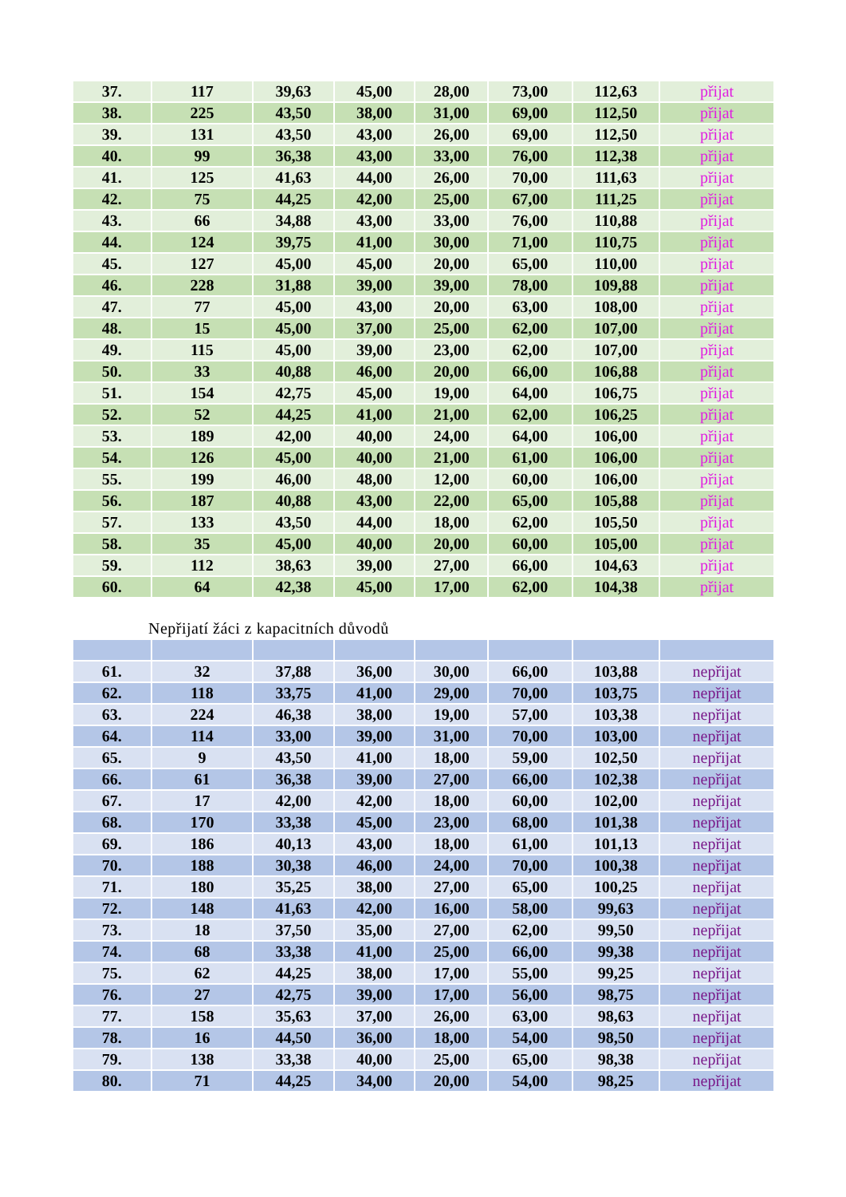| 37. | 117 | 39,63 | 45,00 | 28,00 | 73,00 | 112,63 | přijat |
| 38. | 225 | 43,50 | 38,00 | 31,00 | 69,00 | 112,50 | přijat |
| 39. | 131 | 43,50 | 43,00 | 26,00 | 69,00 | 112,50 | přijat |
| 40. | 99 | 36,38 | 43,00 | 33,00 | 76,00 | 112,38 | přijat |
| 41. | 125 | 41,63 | 44,00 | 26,00 | 70,00 | 111,63 | přijat |
| 42. | 75 | 44,25 | 42,00 | 25,00 | 67,00 | 111,25 | přijat |
| 43. | 66 | 34,88 | 43,00 | 33,00 | 76,00 | 110,88 | přijat |
| 44. | 124 | 39,75 | 41,00 | 30,00 | 71,00 | 110,75 | přijat |
| 45. | 127 | 45,00 | 45,00 | 20,00 | 65,00 | 110,00 | přijat |
| 46. | 228 | 31,88 | 39,00 | 39,00 | 78,00 | 109,88 | přijat |
| 47. | 77 | 45,00 | 43,00 | 20,00 | 63,00 | 108,00 | přijat |
| 48. | 15 | 45,00 | 37,00 | 25,00 | 62,00 | 107,00 | přijat |
| 49. | 115 | 45,00 | 39,00 | 23,00 | 62,00 | 107,00 | přijat |
| 50. | 33 | 40,88 | 46,00 | 20,00 | 66,00 | 106,88 | přijat |
| 51. | 154 | 42,75 | 45,00 | 19,00 | 64,00 | 106,75 | přijat |
| 52. | 52 | 44,25 | 41,00 | 21,00 | 62,00 | 106,25 | přijat |
| 53. | 189 | 42,00 | 40,00 | 24,00 | 64,00 | 106,00 | přijat |
| 54. | 126 | 45,00 | 40,00 | 21,00 | 61,00 | 106,00 | přijat |
| 55. | 199 | 46,00 | 48,00 | 12,00 | 60,00 | 106,00 | přijat |
| 56. | 187 | 40,88 | 43,00 | 22,00 | 65,00 | 105,88 | přijat |
| 57. | 133 | 43,50 | 44,00 | 18,00 | 62,00 | 105,50 | přijat |
| 58. | 35 | 45,00 | 40,00 | 20,00 | 60,00 | 105,00 | přijat |
| 59. | 112 | 38,63 | 39,00 | 27,00 | 66,00 | 104,63 | přijat |
| 60. | 64 | 42,38 | 45,00 | 17,00 | 62,00 | 104,38 | přijat |
Nepřijatí žáci z kapacitních důvodů
| 61. | 32 | 37,88 | 36,00 | 30,00 | 66,00 | 103,88 | nepřijat |
| 62. | 118 | 33,75 | 41,00 | 29,00 | 70,00 | 103,75 | nepřijat |
| 63. | 224 | 46,38 | 38,00 | 19,00 | 57,00 | 103,38 | nepřijat |
| 64. | 114 | 33,00 | 39,00 | 31,00 | 70,00 | 103,00 | nepřijat |
| 65. | 9 | 43,50 | 41,00 | 18,00 | 59,00 | 102,50 | nepřijat |
| 66. | 61 | 36,38 | 39,00 | 27,00 | 66,00 | 102,38 | nepřijat |
| 67. | 17 | 42,00 | 42,00 | 18,00 | 60,00 | 102,00 | nepřijat |
| 68. | 170 | 33,38 | 45,00 | 23,00 | 68,00 | 101,38 | nepřijat |
| 69. | 186 | 40,13 | 43,00 | 18,00 | 61,00 | 101,13 | nepřijat |
| 70. | 188 | 30,38 | 46,00 | 24,00 | 70,00 | 100,38 | nepřijat |
| 71. | 180 | 35,25 | 38,00 | 27,00 | 65,00 | 100,25 | nepřijat |
| 72. | 148 | 41,63 | 42,00 | 16,00 | 58,00 | 99,63 | nepřijat |
| 73. | 18 | 37,50 | 35,00 | 27,00 | 62,00 | 99,50 | nepřijat |
| 74. | 68 | 33,38 | 41,00 | 25,00 | 66,00 | 99,38 | nepřijat |
| 75. | 62 | 44,25 | 38,00 | 17,00 | 55,00 | 99,25 | nepřijat |
| 76. | 27 | 42,75 | 39,00 | 17,00 | 56,00 | 98,75 | nepřijat |
| 77. | 158 | 35,63 | 37,00 | 26,00 | 63,00 | 98,63 | nepřijat |
| 78. | 16 | 44,50 | 36,00 | 18,00 | 54,00 | 98,50 | nepřijat |
| 79. | 138 | 33,38 | 40,00 | 25,00 | 65,00 | 98,38 | nepřijat |
| 80. | 71 | 44,25 | 34,00 | 20,00 | 54,00 | 98,25 | nepřijat |